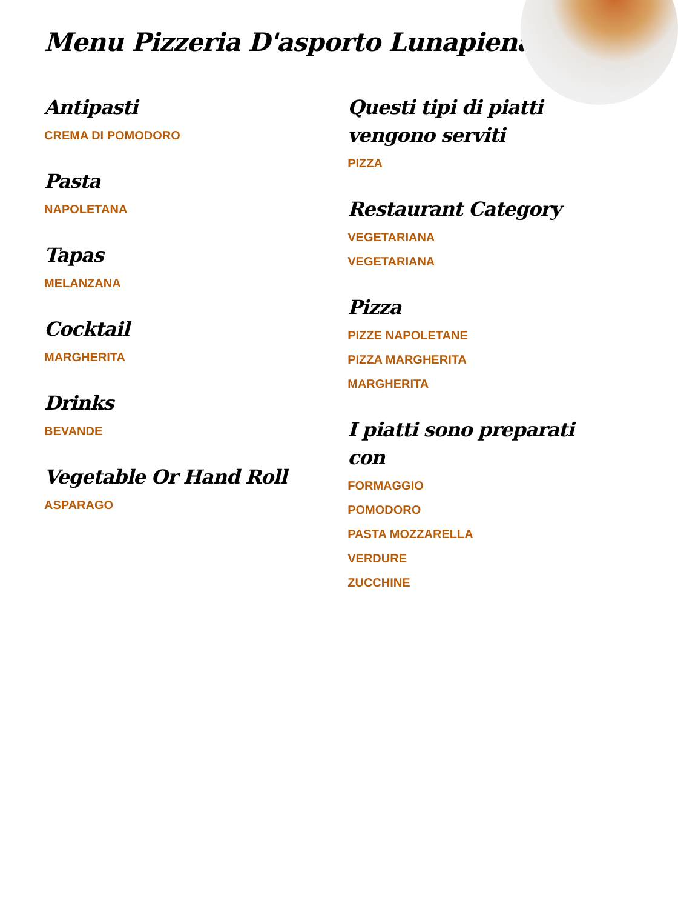Menu Pizzeria D'asporto Lunapiena
Antipasti
CREMA DI POMODORO
Pasta
NAPOLETANA
Tapas
MELANZANA
Cocktail
MARGHERITA
Drinks
BEVANDE
Vegetable Or Hand Roll
ASPARAGO
Questi tipi di piatti vengono serviti
PIZZA
Restaurant Category
VEGETARIANA
VEGETARIANA
Pizza
PIZZE NAPOLETANE
PIZZA MARGHERITA
MARGHERITA
I piatti sono preparati con
FORMAGGIO
POMODORO
PASTA MOZZARELLA
VERDURE
ZUCCHINE